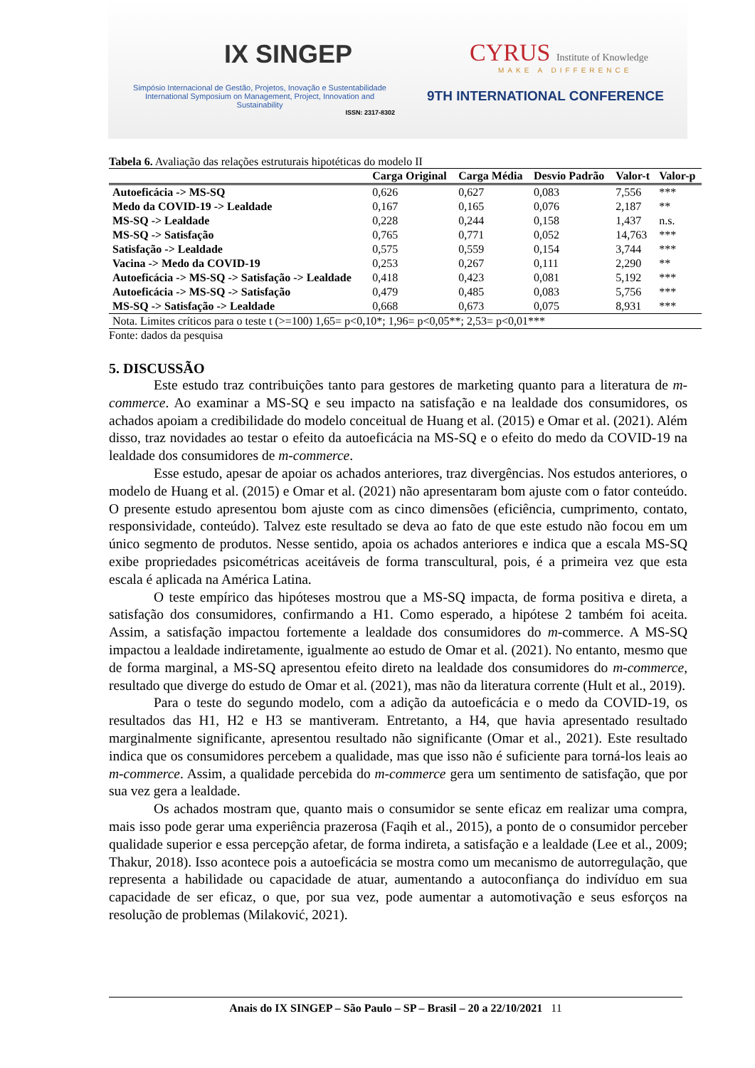IX SINGEP
Simpósio Internacional de Gestão, Projetos, Inovação e Sustentabilidade
International Symposium on Management, Project, Innovation and Sustainability
ISSN: 2317-8302
CYRUS Institute of Knowledge
MAKE A DIFFERENCE
9TH INTERNATIONAL CONFERENCE
Tabela 6. Avaliação das relações estruturais hipotéticas do modelo II
| | Carga Original | Carga Média | Desvio Padrão | Valor-t | Valor-p |
| --- | --- | --- | --- | --- | --- |
| Autoeficácia -> MS-SQ | 0,626 | 0,627 | 0,083 | 7,556 | *** |
| Medo da COVID-19 -> Lealdade | 0,167 | 0,165 | 0,076 | 2,187 | ** |
| MS-SQ -> Lealdade | 0,228 | 0,244 | 0,158 | 1,437 | n.s. |
| MS-SQ -> Satisfação | 0,765 | 0,771 | 0,052 | 14,763 | *** |
| Satisfação -> Lealdade | 0,575 | 0,559 | 0,154 | 3,744 | *** |
| Vacina -> Medo da COVID-19 | 0,253 | 0,267 | 0,111 | 2,290 | ** |
| Autoeficácia -> MS-SQ -> Satisfação -> Lealdade | 0,418 | 0,423 | 0,081 | 5,192 | *** |
| Autoeficácia -> MS-SQ -> Satisfação | 0,479 | 0,485 | 0,083 | 5,756 | *** |
| MS-SQ -> Satisfação -> Lealdade | 0,668 | 0,673 | 0,075 | 8,931 | *** |
| Nota. Limites críticos para o teste t (>=100) 1,65= p<0,10*; 1,96= p<0,05**; 2,53= p<0,01*** | | | | | |
Fonte: dados da pesquisa
5. DISCUSSÃO
Este estudo traz contribuições tanto para gestores de marketing quanto para a literatura de m-commerce. Ao examinar a MS-SQ e seu impacto na satisfação e na lealdade dos consumidores, os achados apoiam a credibilidade do modelo conceitual de Huang et al. (2015) e Omar et al. (2021). Além disso, traz novidades ao testar o efeito da autoeficácia na MS-SQ e o efeito do medo da COVID-19 na lealdade dos consumidores de m-commerce.
Esse estudo, apesar de apoiar os achados anteriores, traz divergências. Nos estudos anteriores, o modelo de Huang et al. (2015) e Omar et al. (2021) não apresentaram bom ajuste com o fator conteúdo. O presente estudo apresentou bom ajuste com as cinco dimensões (eficiência, cumprimento, contato, responsividade, conteúdo). Talvez este resultado se deva ao fato de que este estudo não focou em um único segmento de produtos. Nesse sentido, apoia os achados anteriores e indica que a escala MS-SQ exibe propriedades psicométricas aceitáveis de forma transcultural, pois, é a primeira vez que esta escala é aplicada na América Latina.
O teste empírico das hipóteses mostrou que a MS-SQ impacta, de forma positiva e direta, a satisfação dos consumidores, confirmando a H1. Como esperado, a hipótese 2 também foi aceita. Assim, a satisfação impactou fortemente a lealdade dos consumidores do m-commerce. A MS-SQ impactou a lealdade indiretamente, igualmente ao estudo de Omar et al. (2021). No entanto, mesmo que de forma marginal, a MS-SQ apresentou efeito direto na lealdade dos consumidores do m-commerce, resultado que diverge do estudo de Omar et al. (2021), mas não da literatura corrente (Hult et al., 2019).
Para o teste do segundo modelo, com a adição da autoeficácia e o medo da COVID-19, os resultados das H1, H2 e H3 se mantiveram. Entretanto, a H4, que havia apresentado resultado marginalmente significante, apresentou resultado não significante (Omar et al., 2021). Este resultado indica que os consumidores percebem a qualidade, mas que isso não é suficiente para torná-los leais ao m-commerce. Assim, a qualidade percebida do m-commerce gera um sentimento de satisfação, que por sua vez gera a lealdade.
Os achados mostram que, quanto mais o consumidor se sente eficaz em realizar uma compra, mais isso pode gerar uma experiência prazerosa (Faqih et al., 2015), a ponto de o consumidor perceber qualidade superior e essa percepção afetar, de forma indireta, a satisfação e a lealdade (Lee et al., 2009; Thakur, 2018). Isso acontece pois a autoeficácia se mostra como um mecanismo de autorregulação, que representa a habilidade ou capacidade de atuar, aumentando a autoconfiança do indivíduo em sua capacidade de ser eficaz, o que, por sua vez, pode aumentar a automotivação e seus esforços na resolução de problemas (Milaković, 2021).
Anais do IX SINGEP – São Paulo – SP – Brasil – 20 a 22/10/2021 11